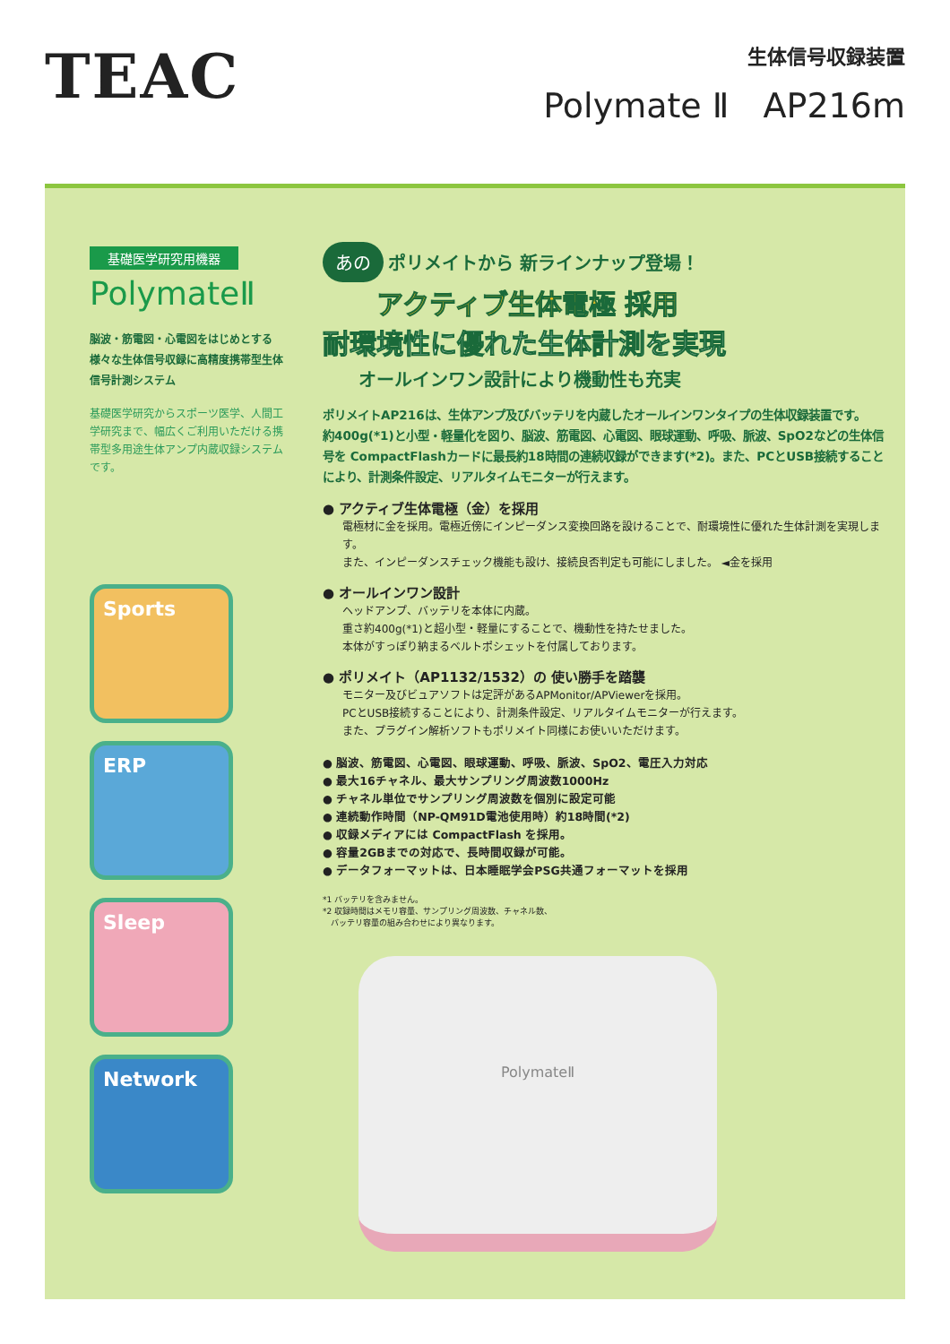TEAC
生体信号収録装置
Polymate Ⅱ　AP216m
基礎医学研究用機器
PolymateⅡ
脳波・筋電図・心電図をはじめとする様々な生体信号収録に高精度携帯型生体信号計測システム
基礎医学研究からスポーツ医学、人間工学研究まで、幅広くご利用いただける携帯型多用途生体アンプ内蔵収録システムです。
Sports
ERP
Sleep
Network
あの ポリメイトから 新ラインナップ登場！
アクティブ生体電極 採用
耐環境性に優れた生体計測を実現
オールインワン設計により機動性も充実
ポリメイトAP216は、生体アンプ及びバッテリを内蔵したオールインワンタイプの生体収録装置です。
約400g(*1)と小型・軽量化を図り、脳波、筋電図、心電図、眼球運動、呼吸、脈波、SpO2などの生体信号を CompactFlashカードに最長約18時間の連続収録ができます(*2)。また、PCとUSB接続することにより、計測条件設定、リアルタイムモニターが行えます。
● アクティブ生体電極（金）を採用
電極材に金を採用。電極近傍にインピーダンス変換回路を設けることで、耐環境性に優れた生体計測を実現します。
また、インピーダンスチェック機能も設け、接続良否判定も可能にしました。 ◄金を採用
● オールインワン設計
ヘッドアンプ、バッテリを本体に内蔵。
重さ約400g(*1)と超小型・軽量にすることで、機動性を持たせました。
本体がすっぽり納まるベルトポシェットを付属しております。
● ポリメイト（AP1132/1532）の 使い勝手を踏襲
モニター及びビュアソフトは定評があるAPMonitor/APViewerを採用。
PCとUSB接続することにより、計測条件設定、リアルタイムモニターが行えます。
また、プラグイン解析ソフトもポリメイト同様にお使いいただけます。
● 脳波、筋電図、心電図、眼球運動、呼吸、脈波、SpO2、電圧入力対応
● 最大16チャネル、最大サンプリング周波数1000Hz
● チャネル単位でサンプリング周波数を個別に設定可能
● 連続動作時間（NP-QM91D電池使用時）約18時間(*2)
● 収録メディアには CompactFlash を採用。
● 容量2GBまでの対応で、長時間収録が可能。
● データフォーマットは、日本睡眠学会PSG共通フォーマットを採用
*1 バッテリを含みません。
*2 収録時間はメモリ容量、サンプリング周波数、チャネル数、
　バッテリ容量の組み合わせにより異なります。
PolymateⅡ